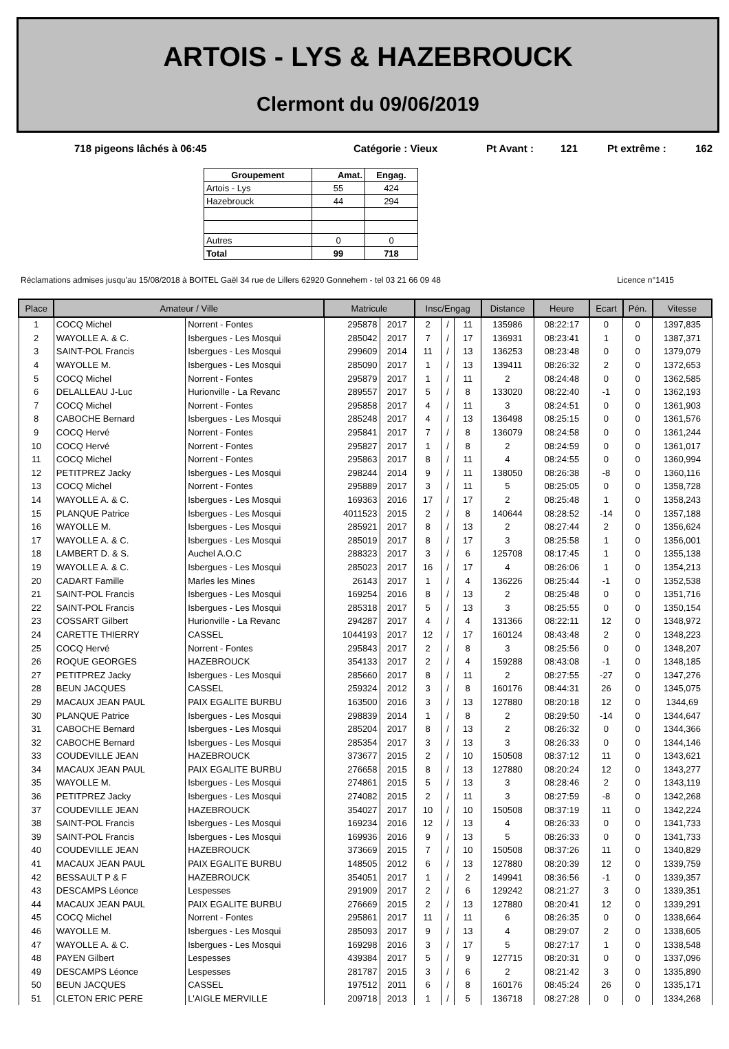ARTOIS - LYS & HAZEBROUCK
Clermont du 09/06/2019
718 pigeons lâchés à 06:45 Catégorie : Vieux Pt Avant : 121 Pt extrême : 162
| Groupement | Amat. | Engag. |
| --- | --- | --- |
| Artois - Lys | 55 | 424 |
| Hazebrouck | 44 | 294 |
| Autres | 0 | 0 |
| Total | 99 | 718 |
Réclamations admises jusqu'au 15/08/2018 à BOITEL Gaël 34 rue de Lillers 62920 Gonnehem - tel 03 21 66 09 48 Licence n°1415
| Place | Amateur / Ville | | Matricule | | Insc/Engag | | | Distance | Heure | Ecart | Pén. | Vitesse |
| --- | --- | --- | --- | --- | --- | --- | --- | --- | --- | --- | --- | --- |
| 1 | COCQ Michel | Norrent - Fontes | 295878 | 2017 | 2 | / | 11 | 135986 | 08:22:17 | 0 | 0 | 1397,835 |
| 2 | WAYOLLE A. & C. | Isbergues - Les Mosqui | 285042 | 2017 | 7 | / | 17 | 136931 | 08:23:41 | 1 | 0 | 1387,371 |
| 3 | SAINT-POL Francis | Isbergues - Les Mosqui | 299609 | 2014 | 11 | / | 13 | 136253 | 08:23:48 | 0 | 0 | 1379,079 |
| 4 | WAYOLLE M. | Isbergues - Les Mosqui | 285090 | 2017 | 1 | / | 13 | 139411 | 08:26:32 | 2 | 0 | 1372,653 |
| 5 | COCQ Michel | Norrent - Fontes | 295879 | 2017 | 1 | / | 11 | 2 | 08:24:48 | 0 | 0 | 1362,585 |
| 6 | DELALLEAU J-Luc | Hurionville - La Revanc | 289557 | 2017 | 5 | / | 8 | 133020 | 08:22:40 | -1 | 0 | 1362,193 |
| 7 | COCQ Michel | Norrent - Fontes | 295858 | 2017 | 4 | / | 11 | 3 | 08:24:51 | 0 | 0 | 1361,903 |
| 8 | CABOCHE Bernard | Isbergues - Les Mosqui | 285248 | 2017 | 4 | / | 13 | 136498 | 08:25:15 | 0 | 0 | 1361,576 |
| 9 | COCQ Hervé | Norrent - Fontes | 295841 | 2017 | 7 | / | 8 | 136079 | 08:24:58 | 0 | 0 | 1361,244 |
| 10 | COCQ Hervé | Norrent - Fontes | 295827 | 2017 | 1 | / | 8 | 2 | 08:24:59 | 0 | 0 | 1361,017 |
| 11 | COCQ Michel | Norrent - Fontes | 295863 | 2017 | 8 | / | 11 | 4 | 08:24:55 | 0 | 0 | 1360,994 |
| 12 | PETITPREZ Jacky | Isbergues - Les Mosqui | 298244 | 2014 | 9 | / | 11 | 138050 | 08:26:38 | -8 | 0 | 1360,116 |
| 13 | COCQ Michel | Norrent - Fontes | 295889 | 2017 | 3 | / | 11 | 5 | 08:25:05 | 0 | 0 | 1358,728 |
| 14 | WAYOLLE A. & C. | Isbergues - Les Mosqui | 169363 | 2016 | 17 | / | 17 | 2 | 08:25:48 | 1 | 0 | 1358,243 |
| 15 | PLANQUE Patrice | Isbergues - Les Mosqui | 4011523 | 2015 | 2 | / | 8 | 140644 | 08:28:52 | -14 | 0 | 1357,188 |
| 16 | WAYOLLE M. | Isbergues - Les Mosqui | 285921 | 2017 | 8 | / | 13 | 2 | 08:27:44 | 2 | 0 | 1356,624 |
| 17 | WAYOLLE A. & C. | Isbergues - Les Mosqui | 285019 | 2017 | 8 | / | 17 | 3 | 08:25:58 | 1 | 0 | 1356,001 |
| 18 | LAMBERT D. & S. | Auchel A.O.C | 288323 | 2017 | 3 | / | 6 | 125708 | 08:17:45 | 1 | 0 | 1355,138 |
| 19 | WAYOLLE A. & C. | Isbergues - Les Mosqui | 285023 | 2017 | 16 | / | 17 | 4 | 08:26:06 | 1 | 0 | 1354,213 |
| 20 | CADART Famille | Marles les Mines | 26143 | 2017 | 1 | / | 4 | 136226 | 08:25:44 | -1 | 0 | 1352,538 |
| 21 | SAINT-POL Francis | Isbergues - Les Mosqui | 169254 | 2016 | 8 | / | 13 | 2 | 08:25:48 | 0 | 0 | 1351,716 |
| 22 | SAINT-POL Francis | Isbergues - Les Mosqui | 285318 | 2017 | 5 | / | 13 | 3 | 08:25:55 | 0 | 0 | 1350,154 |
| 23 | COSSART Gilbert | Hurionville - La Revanc | 294287 | 2017 | 4 | / | 4 | 131366 | 08:22:11 | 12 | 0 | 1348,972 |
| 24 | CARETTE THIERRY | CASSEL | 1044193 | 2017 | 12 | / | 17 | 160124 | 08:43:48 | 2 | 0 | 1348,223 |
| 25 | COCQ Hervé | Norrent - Fontes | 295843 | 2017 | 2 | / | 8 | 3 | 08:25:56 | 0 | 0 | 1348,207 |
| 26 | ROQUE GEORGES | HAZEBROUCK | 354133 | 2017 | 2 | / | 4 | 159288 | 08:43:08 | -1 | 0 | 1348,185 |
| 27 | PETITPREZ Jacky | Isbergues - Les Mosqui | 285660 | 2017 | 8 | / | 11 | 2 | 08:27:55 | -27 | 0 | 1347,276 |
| 28 | BEUN JACQUES | CASSEL | 259324 | 2012 | 3 | / | 8 | 160176 | 08:44:31 | 26 | 0 | 1345,075 |
| 29 | MACAUX JEAN PAUL | PAIX EGALITE BURBU | 163500 | 2016 | 3 | / | 13 | 127880 | 08:20:18 | 12 | 0 | 1344,69 |
| 30 | PLANQUE Patrice | Isbergues - Les Mosqui | 298839 | 2014 | 1 | / | 8 | 2 | 08:29:50 | -14 | 0 | 1344,647 |
| 31 | CABOCHE Bernard | Isbergues - Les Mosqui | 285204 | 2017 | 8 | / | 13 | 2 | 08:26:32 | 0 | 0 | 1344,366 |
| 32 | CABOCHE Bernard | Isbergues - Les Mosqui | 285354 | 2017 | 3 | / | 13 | 3 | 08:26:33 | 0 | 0 | 1344,146 |
| 33 | COUDEVILLE JEAN | HAZEBROUCK | 373677 | 2015 | 2 | / | 10 | 150508 | 08:37:12 | 11 | 0 | 1343,621 |
| 34 | MACAUX JEAN PAUL | PAIX EGALITE BURBU | 276658 | 2015 | 8 | / | 13 | 127880 | 08:20:24 | 12 | 0 | 1343,277 |
| 35 | WAYOLLE M. | Isbergues - Les Mosqui | 274861 | 2015 | 5 | / | 13 | 3 | 08:28:46 | 2 | 0 | 1343,119 |
| 36 | PETITPREZ Jacky | Isbergues - Les Mosqui | 274082 | 2015 | 2 | / | 11 | 3 | 08:27:59 | -8 | 0 | 1342,268 |
| 37 | COUDEVILLE JEAN | HAZEBROUCK | 354027 | 2017 | 10 | / | 10 | 150508 | 08:37:19 | 11 | 0 | 1342,224 |
| 38 | SAINT-POL Francis | Isbergues - Les Mosqui | 169234 | 2016 | 12 | / | 13 | 4 | 08:26:33 | 0 | 0 | 1341,733 |
| 39 | SAINT-POL Francis | Isbergues - Les Mosqui | 169936 | 2016 | 9 | / | 13 | 5 | 08:26:33 | 0 | 0 | 1341,733 |
| 40 | COUDEVILLE JEAN | HAZEBROUCK | 373669 | 2015 | 7 | / | 10 | 150508 | 08:37:26 | 11 | 0 | 1340,829 |
| 41 | MACAUX JEAN PAUL | PAIX EGALITE BURBU | 148505 | 2012 | 6 | / | 13 | 127880 | 08:20:39 | 12 | 0 | 1339,759 |
| 42 | BESSAULT P & F | HAZEBROUCK | 354051 | 2017 | 1 | / | 2 | 149941 | 08:36:56 | -1 | 0 | 1339,357 |
| 43 | DESCAMPS Léonce | Lespesses | 291909 | 2017 | 2 | / | 6 | 129242 | 08:21:27 | 3 | 0 | 1339,351 |
| 44 | MACAUX JEAN PAUL | PAIX EGALITE BURBU | 276669 | 2015 | 2 | / | 13 | 127880 | 08:20:41 | 12 | 0 | 1339,291 |
| 45 | COCQ Michel | Norrent - Fontes | 295861 | 2017 | 11 | / | 11 | 6 | 08:26:35 | 0 | 0 | 1338,664 |
| 46 | WAYOLLE M. | Isbergues - Les Mosqui | 285093 | 2017 | 9 | / | 13 | 4 | 08:29:07 | 2 | 0 | 1338,605 |
| 47 | WAYOLLE A. & C. | Isbergues - Les Mosqui | 169298 | 2016 | 3 | / | 17 | 5 | 08:27:17 | 1 | 0 | 1338,548 |
| 48 | PAYEN Gilbert | Lespesses | 439384 | 2017 | 5 | / | 9 | 127715 | 08:20:31 | 0 | 0 | 1337,096 |
| 49 | DESCAMPS Léonce | Lespesses | 281787 | 2015 | 3 | / | 6 | 2 | 08:21:42 | 3 | 0 | 1335,890 |
| 50 | BEUN JACQUES | CASSEL | 197512 | 2011 | 6 | / | 8 | 160176 | 08:45:24 | 26 | 0 | 1335,171 |
| 51 | CLETON ERIC PERE | L'AIGLE MERVILLE | 209718 | 2013 | 1 | / | 5 | 136718 | 08:27:28 | 0 | 0 | 1334,268 |